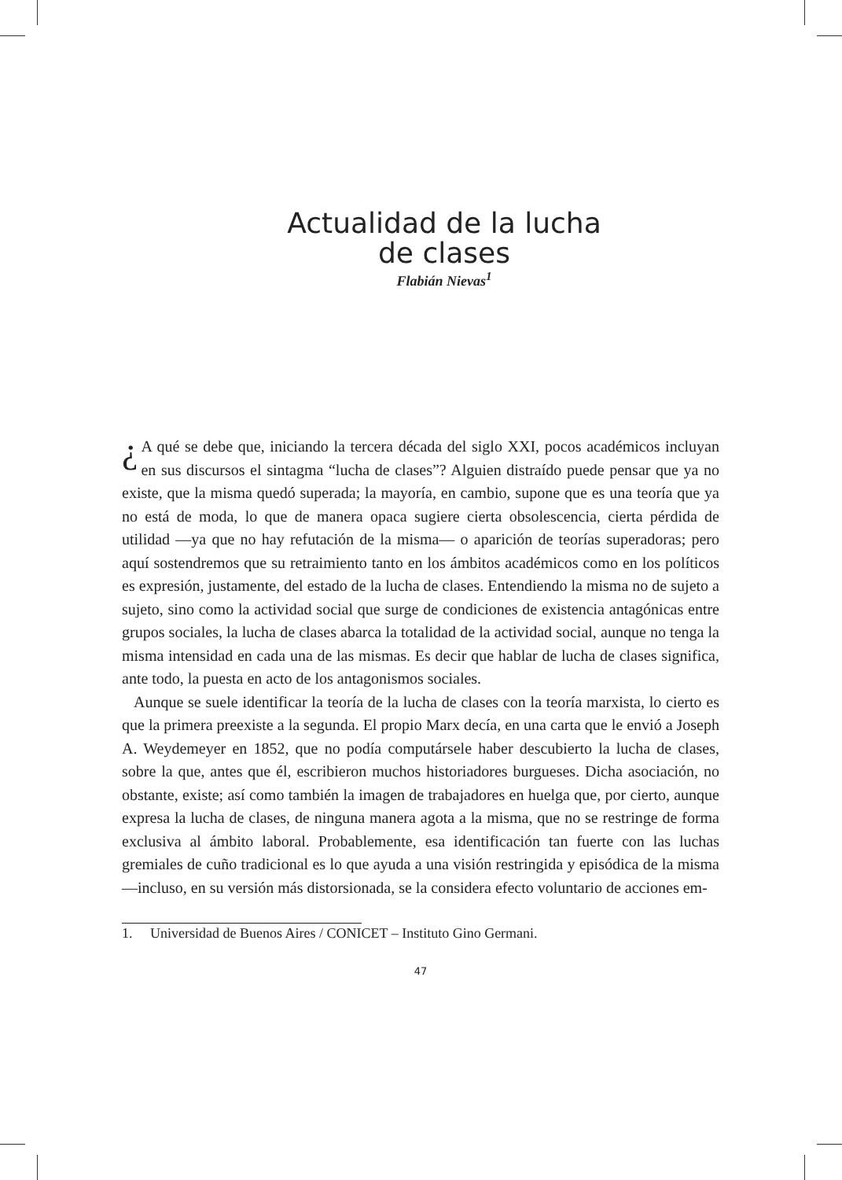Actualidad de la lucha
de clases
Flabián Nievas<sup>1</sup>
¿ A qué se debe que, iniciando la tercera década del siglo XXI, pocos académicos incluyan en sus discursos el sintagma “lucha de clases”? Alguien distraído puede pensar que ya no existe, que la misma quedó superada; la mayoría, en cambio, supone que es una teoría que ya no está de moda, lo que de manera opaca sugiere cierta obsolescencia, cierta pérdida de utilidad —ya que no hay refutación de la misma— o aparición de teorías superadoras; pero aquí sostendremos que su retraimiento tanto en los ámbitos académicos como en los políticos es expresión, justamente, del estado de la lucha de clases. Entendiendo la misma no de sujeto a sujeto, sino como la actividad social que surge de condiciones de existencia antagónicas entre grupos sociales, la lucha de clases abarca la totalidad de la actividad social, aunque no tenga la misma intensidad en cada una de las mismas. Es decir que hablar de lucha de clases significa, ante todo, la puesta en acto de los antagonismos sociales.
Aunque se suele identificar la teoría de la lucha de clases con la teoría marxista, lo cierto es que la primera preexiste a la segunda. El propio Marx decía, en una carta que le envió a Joseph A. Weydemeyer en 1852, que no podía computársele haber descubierto la lucha de clases, sobre la que, antes que él, escribieron muchos historiadores burgueses. Dicha asociación, no obstante, existe; así como también la imagen de trabajadores en huelga que, por cierto, aunque expresa la lucha de clases, de ninguna manera agota a la misma, que no se restringe de forma exclusiva al ámbito laboral. Probablemente, esa identificación tan fuerte con las luchas gremiales de cuño tradicional es lo que ayuda a una visión restringida y episódica de la misma —incluso, en su versión más distorsionada, se la considera efecto voluntario de acciones em-
1. Universidad de Buenos Aires / CONICET – Instituto Gino Germani.
47